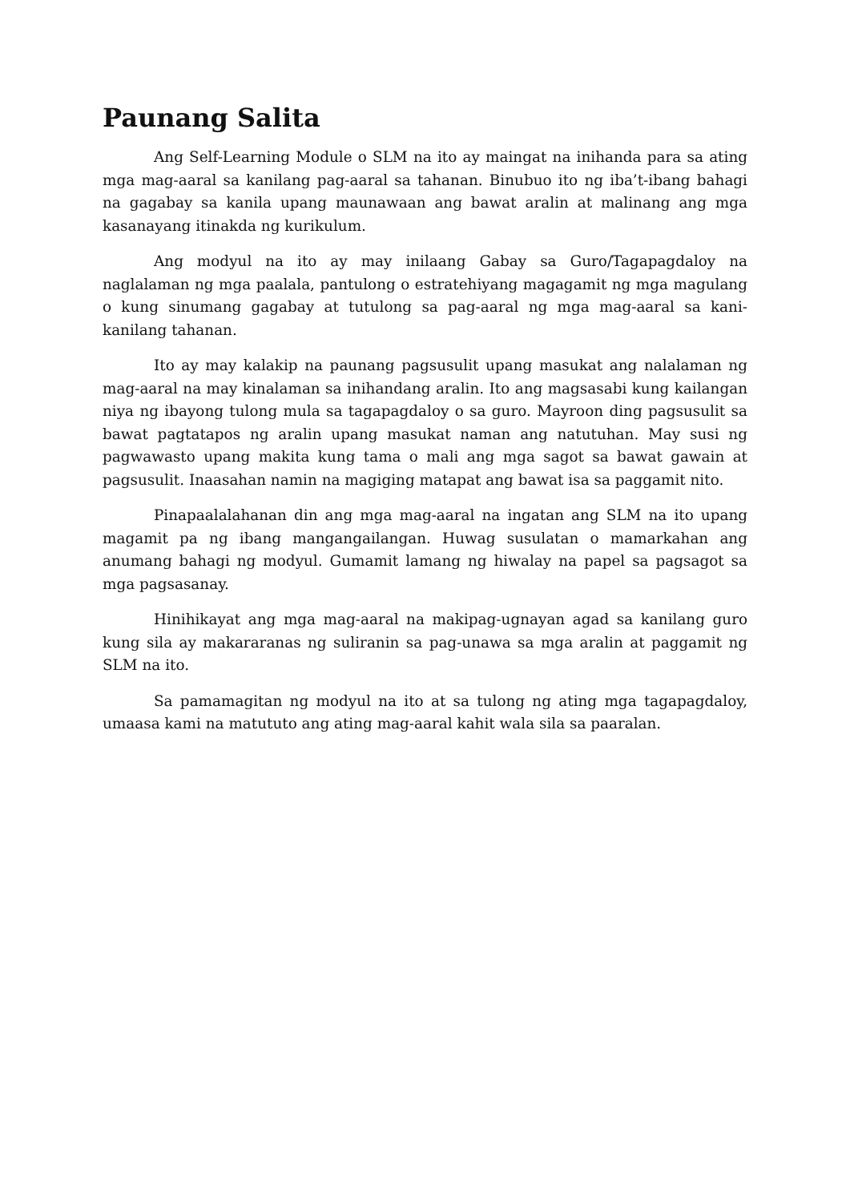Paunang Salita
Ang Self-Learning Module o SLM na ito ay maingat na inihanda para sa ating mga mag-aaral sa kanilang pag-aaral sa tahanan. Binubuo ito ng iba’t-ibang bahagi na gagabay sa kanila upang maunawaan ang bawat aralin at malinang ang mga kasanayang itinakda ng kurikulum.
Ang modyul na ito ay may inilaang Gabay sa Guro/Tagapagdaloy na naglalaman ng mga paalala, pantulong o estratehiyang magagamit ng mga magulang o kung sinumang gagabay at tutulong sa pag-aaral ng mga mag-aaral sa kani-kanilang tahanan.
Ito ay may kalakip na paunang pagsusulit upang masukat ang nalalaman ng mag-aaral na may kinalaman sa inihandang aralin. Ito ang magsasabi kung kailangan niya ng ibayong tulong mula sa tagapagdaloy o sa guro. Mayroon ding pagsusulit sa bawat pagtatapos ng aralin upang masukat naman ang natutuhan. May susi ng pagwawasto upang makita kung tama o mali ang mga sagot sa bawat gawain at pagsusulit. Inaasahan namin na magiging matapat ang bawat isa sa paggamit nito.
Pinapaalalahanan din ang mga mag-aaral na ingatan ang SLM na ito upang magamit pa ng ibang mangangailangan. Huwag susulatan o mamarkahan ang anumang bahagi ng modyul. Gumamit lamang ng hiwalay na papel sa pagsagot sa mga pagsasanay.
Hinihikayat ang mga mag-aaral na makipag-ugnayan agad sa kanilang guro kung sila ay makararanas ng suliranin sa pag-unawa sa mga aralin at paggamit ng SLM na ito.
Sa pamamagitan ng modyul na ito at sa tulong ng ating mga tagapagdaloy, umaasa kami na matututo ang ating mag-aaral kahit wala sila sa paaralan.